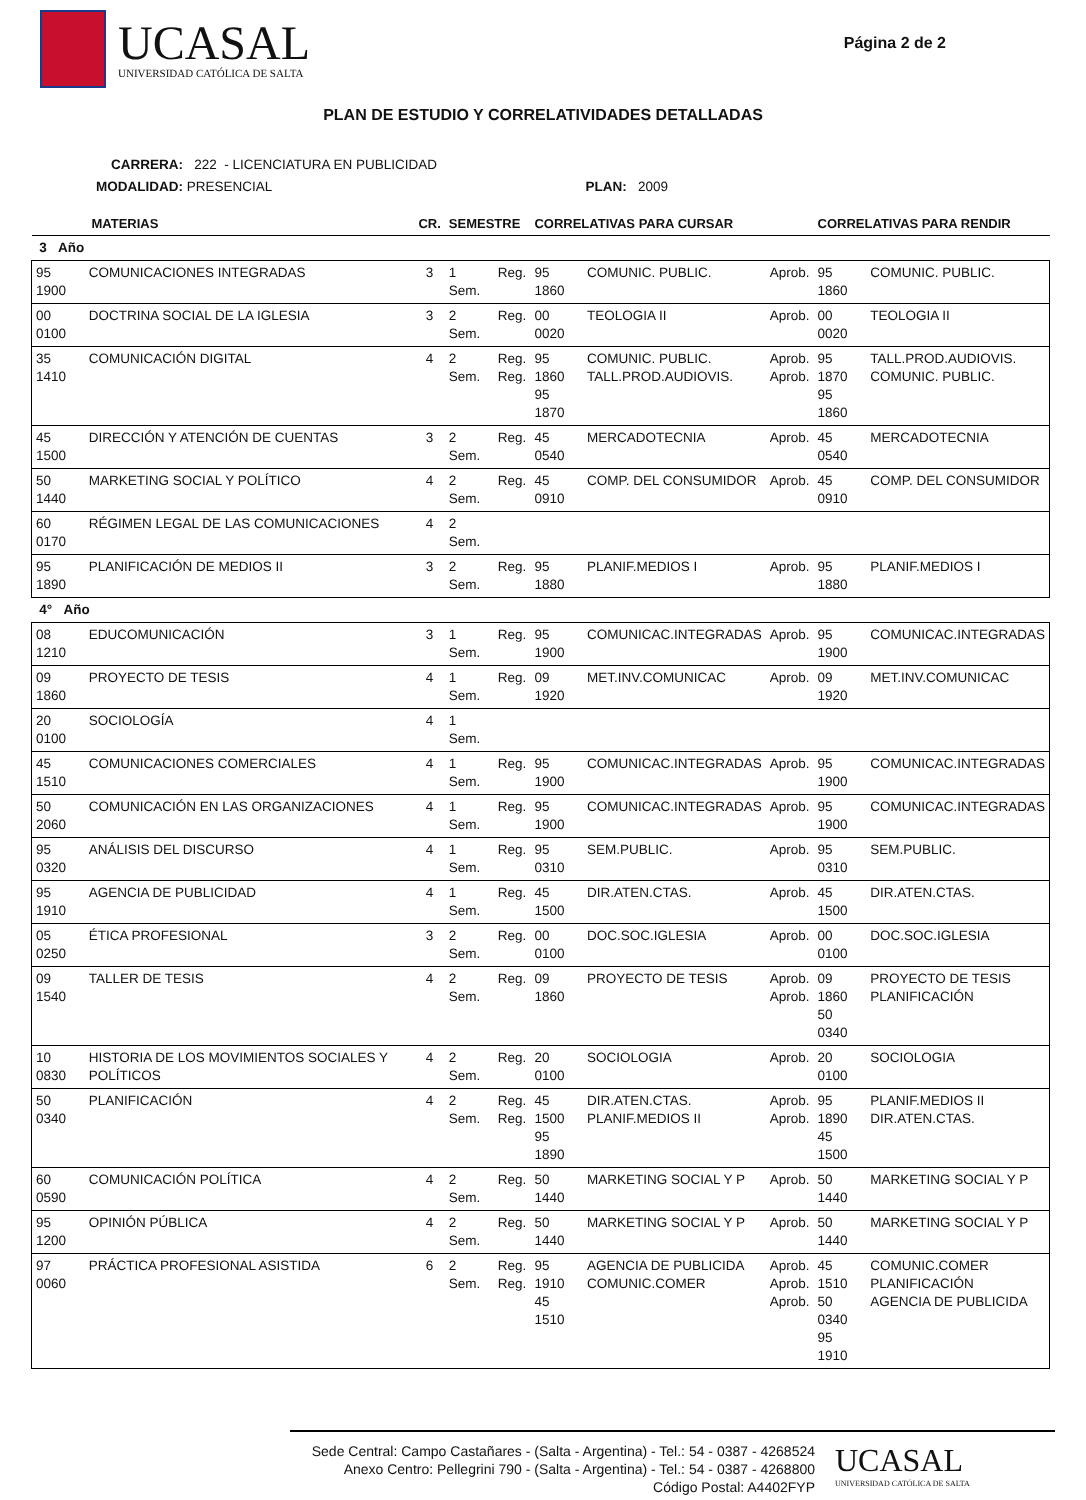UCASAL
UNIVERSIDAD CATÓLICA DE SALTA
Página 2 de 2
PLAN DE ESTUDIO Y CORRELATIVIDADES DETALLADAS
CARRERA: 222 - LICENCIATURA EN PUBLICIDAD
MODALIDAD: PRESENCIAL PLAN: 2009
| MATERIAS | | CR. | SEMESTRE | | CORRELATIVAS PARA CURSAR | | | CORRELATIVAS PARA RENDIR | |
| --- | --- | --- | --- | --- | --- | --- | --- | --- | --- |
| 3 Año | | | | | | | | | |
| 95 1900 | COMUNICACIONES INTEGRADAS | 3 | 1 Sem. | Reg. | 95 1860 | COMUNIC. PUBLIC. | Aprob. | 95 1860 | COMUNIC. PUBLIC. |
| 00 0100 | DOCTRINA SOCIAL DE LA IGLESIA | 3 | 2 Sem. | Reg. | 00 0020 | TEOLOGIA II | Aprob. | 00 0020 | TEOLOGIA II |
| 35 1410 | COMUNICACIÓN DIGITAL | 4 | 2 Sem. | Reg. Reg. | 95 1860 95 1870 | COMUNIC. PUBLIC. TALL.PROD.AUDIOVIS. | Aprob. Aprob. | 95 1870 95 1860 | TALL.PROD.AUDIOVIS. COMUNIC. PUBLIC. |
| 45 1500 | DIRECCIÓN Y ATENCIÓN DE CUENTAS | 3 | 2 Sem. | Reg. | 45 0540 | MERCADOTECNIA | Aprob. | 45 0540 | MERCADOTECNIA |
| 50 1440 | MARKETING SOCIAL Y POLÍTICO | 4 | 2 Sem. | Reg. | 45 0910 | COMP. DEL CONSUMIDOR | Aprob. | 45 0910 | COMP. DEL CONSUMIDOR |
| 60 0170 | RÉGIMEN LEGAL DE LAS COMUNICACIONES | 4 | 2 Sem. | | | | | | |
| 95 1890 | PLANIFICACIÓN DE MEDIOS II | 3 | 2 Sem. | Reg. | 95 1880 | PLANIF.MEDIOS I | Aprob. | 95 1880 | PLANIF.MEDIOS I |
| 4° Año | | | | | | | | | |
| 08 1210 | EDUCOMUNICACIÓN | 3 | 1 Sem. | Reg. | 95 1900 | COMUNICAC.INTEGRADAS | Aprob. | 95 1900 | COMUNICAC.INTEGRADAS |
| 09 1860 | PROYECTO DE TESIS | 4 | 1 Sem. | Reg. | 09 1920 | MET.INV.COMUNICAC | Aprob. | 09 1920 | MET.INV.COMUNICAC |
| 20 0100 | SOCIOLOGÍA | 4 | 1 Sem. | | | | | | |
| 45 1510 | COMUNICACIONES COMERCIALES | 4 | 1 Sem. | Reg. | 95 1900 | COMUNICAC.INTEGRADAS | Aprob. | 95 1900 | COMUNICAC.INTEGRADAS |
| 50 2060 | COMUNICACIÓN EN LAS ORGANIZACIONES | 4 | 1 Sem. | Reg. | 95 1900 | COMUNICAC.INTEGRADAS | Aprob. | 95 1900 | COMUNICAC.INTEGRADAS |
| 95 0320 | ANÁLISIS DEL DISCURSO | 4 | 1 Sem. | Reg. | 95 0310 | SEM.PUBLIC. | Aprob. | 95 0310 | SEM.PUBLIC. |
| 95 1910 | AGENCIA DE PUBLICIDAD | 4 | 1 Sem. | Reg. | 45 1500 | DIR.ATEN.CTAS. | Aprob. | 45 1500 | DIR.ATEN.CTAS. |
| 05 0250 | ÉTICA PROFESIONAL | 3 | 2 Sem. | Reg. | 00 0100 | DOC.SOC.IGLESIA | Aprob. | 00 0100 | DOC.SOC.IGLESIA |
| 09 1540 | TALLER DE TESIS | 4 | 2 Sem. | Reg. | 09 1860 | PROYECTO DE TESIS | Aprob. Aprob. | 09 1860 50 0340 | PROYECTO DE TESIS PLANIFICACIÓN |
| 10 0830 | HISTORIA DE LOS MOVIMIENTOS SOCIALES Y POLÍTICOS | 4 | 2 Sem. | Reg. | 20 0100 | SOCIOLOGIA | Aprob. | 20 0100 | SOCIOLOGIA |
| 50 0340 | PLANIFICACIÓN | 4 | 2 Sem. | Reg. Reg. | 45 1500 95 1890 | DIR.ATEN.CTAS. PLANIF.MEDIOS II | Aprob. Aprob. | 95 1890 45 1500 | PLANIF.MEDIOS II DIR.ATEN.CTAS. |
| 60 0590 | COMUNICACIÓN POLÍTICA | 4 | 2 Sem. | Reg. | 50 1440 | MARKETING SOCIAL Y P | Aprob. | 50 1440 | MARKETING SOCIAL Y P |
| 95 1200 | OPINIÓN PÚBLICA | 4 | 2 Sem. | Reg. | 50 1440 | MARKETING SOCIAL Y P | Aprob. | 50 1440 | MARKETING SOCIAL Y P |
| 97 0060 | PRÁCTICA PROFESIONAL ASISTIDA | 6 | 2 Sem. | Reg. Reg. | 95 1910 45 1510 | AGENCIA DE PUBLICIDA COMUNIC.COMER | Aprob. Aprob. Aprob. | 45 1510 50 0340 95 1910 | COMUNIC.COMER PLANIFICACIÓN AGENCIA DE PUBLICIDA |
Sede Central: Campo Castañares - (Salta - Argentina) - Tel.: 54 - 0387 - 4268524
Anexo Centro: Pellegrini 790 - (Salta - Argentina) - Tel.: 54 - 0387 - 4268800
Código Postal: A4402FYP
UCASAL
UNIVERSIDAD CATÓLICA DE SALTA